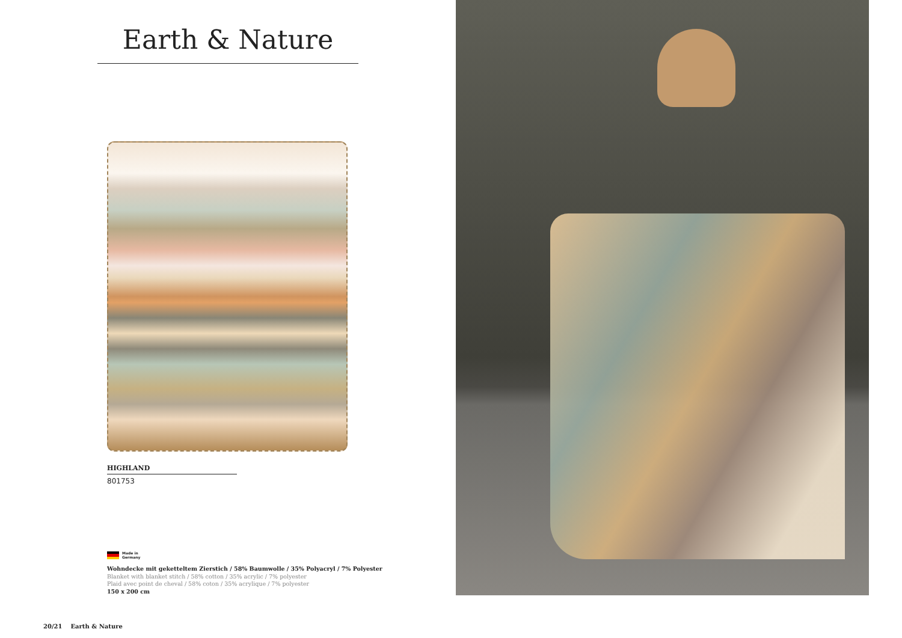Earth & Nature
HIGHLAND
801753
Made in
Germany
Wohndecke mit geketteltem Zierstich / 58% Baumwolle / 35% Polyacryl / 7% Polyester
Blanket with blanket stitch / 58% cotton / 35% acrylic / 7% polyester
Plaid avec point de cheval / 58% coton / 35% acrylique / 7% polyester
150 x 200 cm
20/21 Earth & Nature